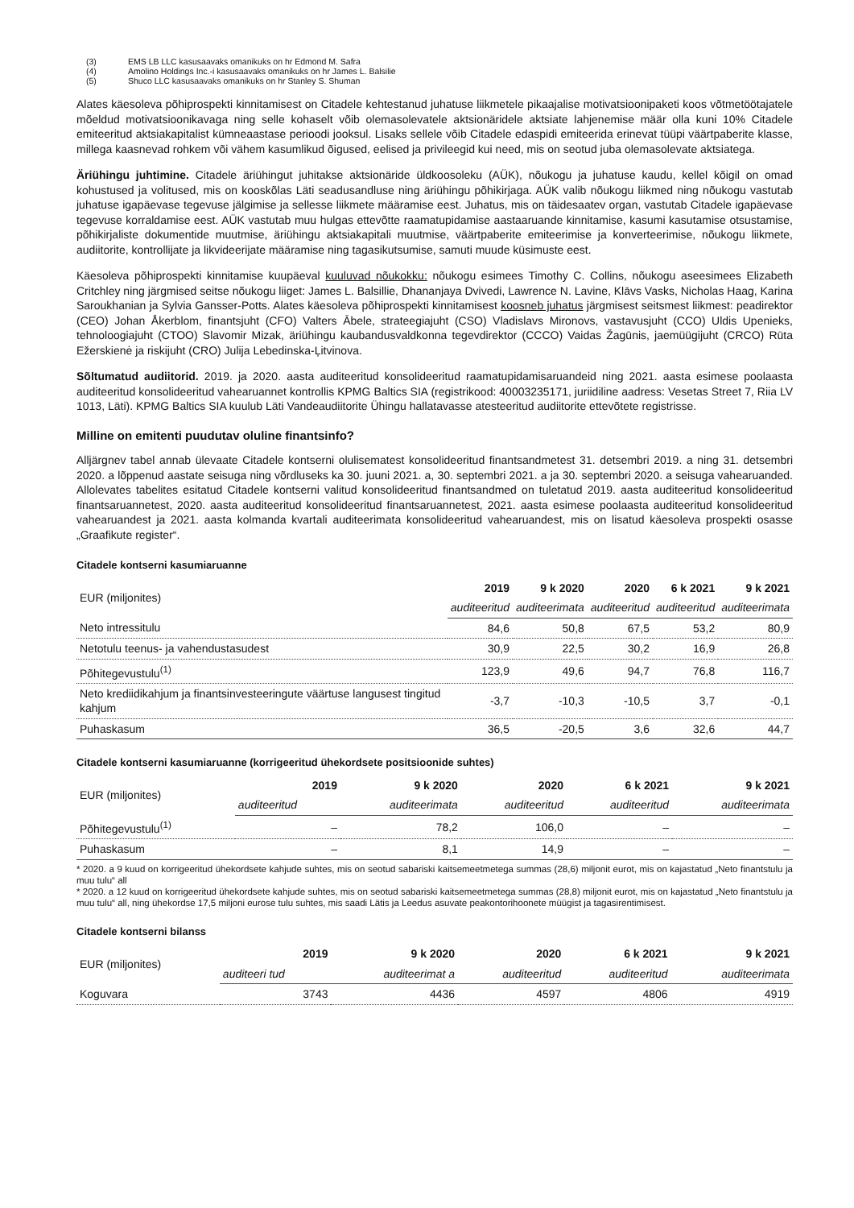(3) EMS LB LLC kasusaavaks omanikuks on hr Edmond M. Safra
(4) Amolino Holdings Inc.-i kasusaavaks omanikuks on hr James L. Balsilie
(5) Shuco LLC kasusaavaks omanikuks on hr Stanley S. Shuman
Alates käesoleva põhiprospekti kinnitamisest on Citadele kehtestanud juhatuse liikmetele pikaajalise motivatsioonipaketi koos võtmetöötajatele mõeldud motivatsioonikavaga ning selle kohaselt võib olemasolevatele aktsionäridele aktsiate lahjenemise määr olla kuni 10% Citadele emiteeritud aktsiakapitalist kümneaastase perioodi jooksul. Lisaks sellele võib Citadele edaspidi emiteerida erinevat tüüpi väärtpaberite klasse, millega kaasnevad rohkem või vähem kasumlikud õigused, eelised ja privileegid kui need, mis on seotud juba olemasolevate aktsiatega.
Äriühingu juhtimine. Citadele äriühingut juhitakse aktsionäride üldkoosoleku (AÜK), nõukogu ja juhatuse kaudu, kellel kõigil on omad kohustused ja volitused, mis on kooskõlas Läti seadusandluse ning äriühingu põhikirjaga. AÜK valib nõukogu liikmed ning nõukogu vastutab juhatuse igapäevase tegevuse jälgimise ja sellesse liikmete määramise eest. Juhatus, mis on täidesaatev organ, vastutab Citadele igapäevase tegevuse korraldamise eest. AÜK vastutab muu hulgas ettevõtte raamatupidamise aastaaruande kinnitamise, kasumi kasutamise otsustamise, põhikirjaliste dokumentide muutmise, äriühingu aktsiakapitali muutmise, väärtpaberite emiteerimise ja konverteerimise, nõukogu liikmete, audiitorite, kontrollijate ja likvideerijate määramise ning tagasikutsumise, samuti muude küsimuste eest.
Käesoleva põhiprospekti kinnitamise kuupäeval kuuluvad nõukokku: nõukogu esimees Timothy C. Collins, nõukogu aseesimees Elizabeth Critchley ning järgmised seitse nõukogu liiget: James L. Balsillie, Dhananjaya Dvivedi, Lawrence N. Lavine, Klāvs Vasks, Nicholas Haag, Karina Saroukhanian ja Sylvia Gansser-Potts. Alates käesoleva põhiprospekti kinnitamisest koosneb juhatus järgmisest seitsmest liikmest: peadirektor (CEO) Johan Åkerblom, finantsjuht (CFO) Valters Ābele, strateegiajuht (CSO) Vladislavs Mironovs, vastavusjuht (CCO) Uldis Upenieks, tehnoloogiajuht (CTOO) Slavomir Mizak, äriühingu kaubandusvaldkonna tegevdirektor (CCCO) Vaidas Žagūnis, jaemüügijuht (CRCO) Rūta Ežerskienė ja riskijuht (CRO) Julija Lebedinska-Ļitvinova.
Sõltumatud audiitorid. 2019. ja 2020. aasta auditeeritud konsolideeritud raamatupidamisaruandeid ning 2021. aasta esimese poolaasta auditeeritud konsolideeritud vahearuannet kontrollis KPMG Baltics SIA (registrikood: 40003235171, juriidiline aadress: Vesetas Street 7, Riia LV 1013, Läti). KPMG Baltics SIA kuulub Läti Vandeaudiitorite Ühingu hallatavasse atesteeritud audiitorite ettevõtete registrisse.
Milline on emitenti puudutav oluline finantsinfo?
Alljärgnev tabel annab ülevaate Citadele kontserni olulisematest konsolideeritud finantsandmetest 31. detsembri 2019. a ning 31. detsembri 2020. a lõppenud aastate seisuga ning võrdluseks ka 30. juuni 2021. a, 30. septembri 2021. a ja 30. septembri 2020. a seisuga vahearuanded. Allolevates tabelites esitatud Citadele kontserni valitud konsolideeritud finantsandmed on tuletatud 2019. aasta auditeeritud konsolideeritud finantsaruannetest, 2020. aasta auditeeritud konsolideeritud finantsaruannetest, 2021. aasta esimese poolaasta auditeeritud konsolideeritud vahearuandest ja 2021. aasta kolmanda kvartali auditeerimata konsolideeritud vahearuandest, mis on lisatud käesoleva prospekti osasse „Graafikute register“.
Citadele kontserni kasumiaruanne
| EUR (miljonites) | 2019 | 9 k 2020 | 2020 | 6 k 2021 | 9 k 2021 |
| --- | --- | --- | --- | --- | --- |
| | auditeeritud | auditeerimata | auditeeritud | auditeeritud | auditeerimata |
| Neto intressitulu | 84,6 | 50,8 | 67,5 | 53,2 | 80,9 |
| Netotulu teenus- ja vahendustasudest | 30,9 | 22,5 | 30,2 | 16,9 | 26,8 |
| Põhitegevustulu<sup>(1)</sup> | 123,9 | 49,6 | 94,7 | 76,8 | 116,7 |
| Neto krediidikahjum ja finantsinvesteeringute väärtuse langusest tingitud kahjum | -3,7 | -10,3 | -10,5 | 3,7 | -0,1 |
| Puhaskasum | 36,5 | -20,5 | 3,6 | 32,6 | 44,7 |
Citadele kontserni kasumiaruanne (korrigeeritud ühekordsete positsioonide suhtes)
| EUR (miljonites) | 2019 | 9 k 2020 | 2020 | 6 k 2021 | 9 k 2021 |
| --- | --- | --- | --- | --- | --- |
| | auditeeritud | auditeerimata | auditeeritud | auditeeritud | auditeerimata |
| Põhitegevustulu<sup>(1)</sup> | – | 78,2 | 106,0 | – | – |
| Puhaskasum | – | 8,1 | 14,9 | – | – |
* 2020. a 9 kuud on korrigeeritud ühekordsete kahjude suhtes, mis on seotud sabariski kaitsemeetmetega summas (28,6) miljonit eurot, mis on kajastatud „Neto finantstulu ja muu tulu“ all
* 2020. a 12 kuud on korrigeeritud ühekordsete kahjude suhtes, mis on seotud sabariski kaitsemeetmetega summas (28,8) miljonit eurot, mis on kajastatud „Neto finantstulu ja muu tulu“ all, ning ühekordse 17,5 miljoni eurose tulu suhtes, mis saadi Lätis ja Leedus asuvate peakontorihoonete müügist ja tagasirentimisest.
Citadele kontserni bilanss
| EUR (miljonites) | 2019 | 9 k 2020 | 2020 | 6 k 2021 | 9 k 2021 |
| --- | --- | --- | --- | --- | --- |
| | auditeeri tud | auditeerimat a | auditeeritud | auditeeritud | auditeerimata |
| Koguvara | 3743 | 4436 | 4597 | 4806 | 4919 |